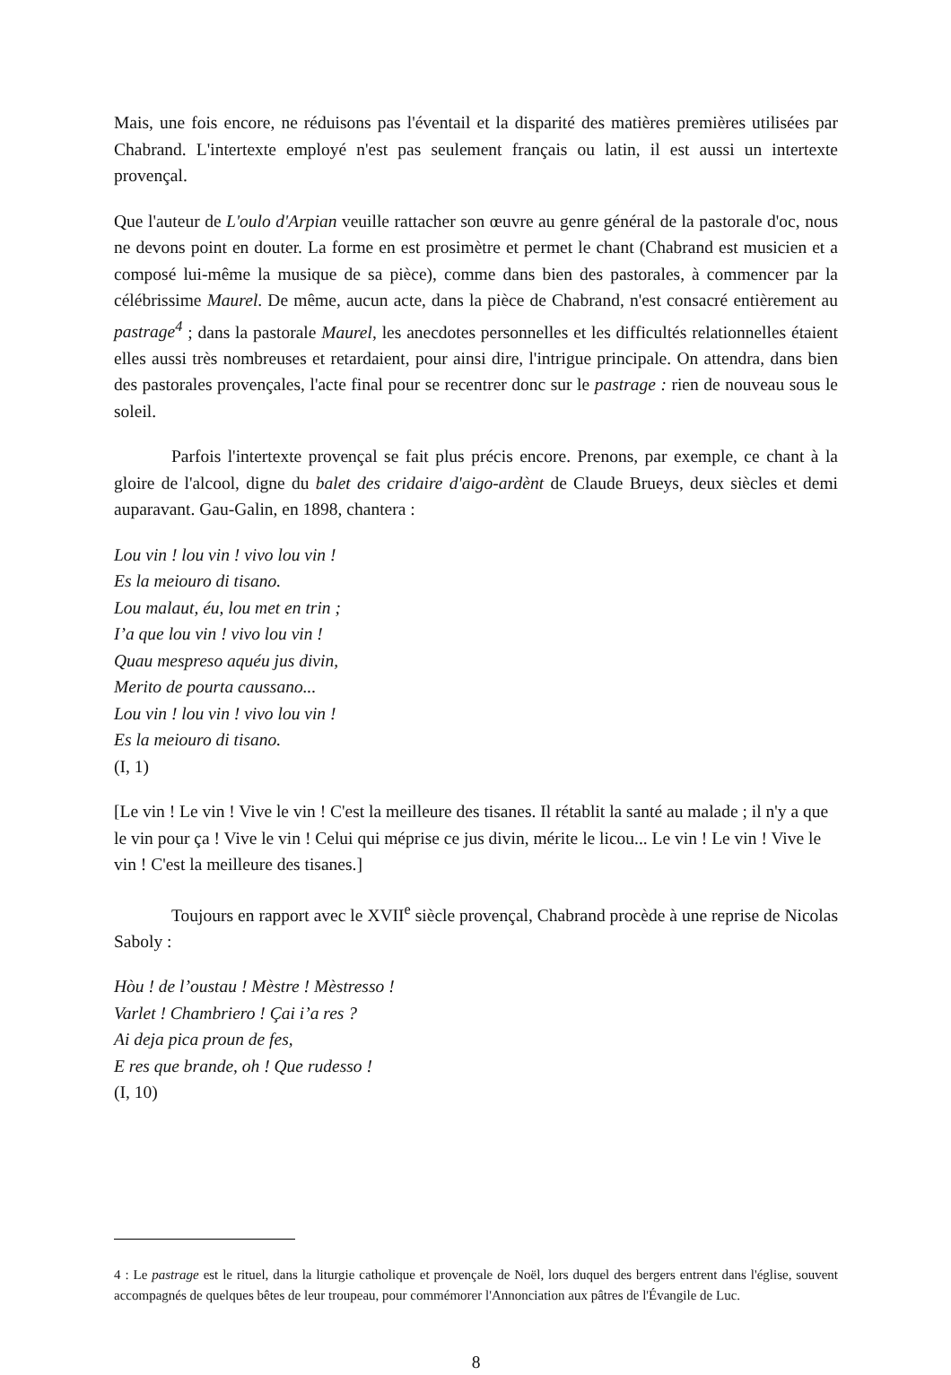Mais, une fois encore, ne réduisons pas l'éventail et la disparité des matières premières utilisées par Chabrand. L'intertexte employé n'est pas seulement français ou latin, il est aussi un intertexte provençal.
Que l'auteur de L'oulo d'Arpian veuille rattacher son œuvre au genre général de la pastorale d'oc, nous ne devons point en douter. La forme en est prosimètre et permet le chant (Chabrand est musicien et a composé lui-même la musique de sa pièce), comme dans bien des pastorales, à commencer par la célébrissime Maurel. De même, aucun acte, dans la pièce de Chabrand, n'est consacré entièrement au pastrage<sup>4</sup> ; dans la pastorale Maurel, les anecdotes personnelles et les difficultés relationnelles étaient elles aussi très nombreuses et retardaient, pour ainsi dire, l'intrigue principale. On attendra, dans bien des pastorales provençales, l'acte final pour se recentrer donc sur le pastrage : rien de nouveau sous le soleil.
Parfois l'intertexte provençal se fait plus précis encore. Prenons, par exemple, ce chant à la gloire de l'alcool, digne du balet des cridaire d'aigo-ardènt de Claude Brueys, deux siècles et demi auparavant. Gau-Galin, en 1898, chantera :
Lou vin ! lou vin ! vivo lou vin !
Es la meiouro di tisano.
Lou malaut, éu, lou met en trin ;
I’a que lou vin ! vivo lou vin !
Quau mespreso aquéu jus divin,
Merito de pourta caussano...
Lou vin ! lou vin ! vivo lou vin !
Es la meiouro di tisano.
(I, 1)
[Le vin ! Le vin ! Vive le vin ! C'est la meilleure des tisanes. Il rétablit la santé au malade ; il n'y a que le vin pour ça ! Vive le vin ! Celui qui méprise ce jus divin, mérite le licou... Le vin ! Le vin ! Vive le vin ! C'est la meilleure des tisanes.]
Toujours en rapport avec le XVII<sup>e</sup> siècle provençal, Chabrand procède à une reprise de Nicolas Saboly :
Hòu ! de l’oustau ! Mèstre ! Mèstresso !
Varlet ! Chambriero ! Çai i’a res ?
Ai deja pica proun de fes,
E res que brande, oh ! Que rudesso !
(I, 10)
4 : Le pastrage est le rituel, dans la liturgie catholique et provençale de Noël, lors duquel des bergers entrent dans l'église, souvent accompagnés de quelques bêtes de leur troupeau, pour commémorer l'Annonciation aux pâtres de l'Évangile de Luc.
8